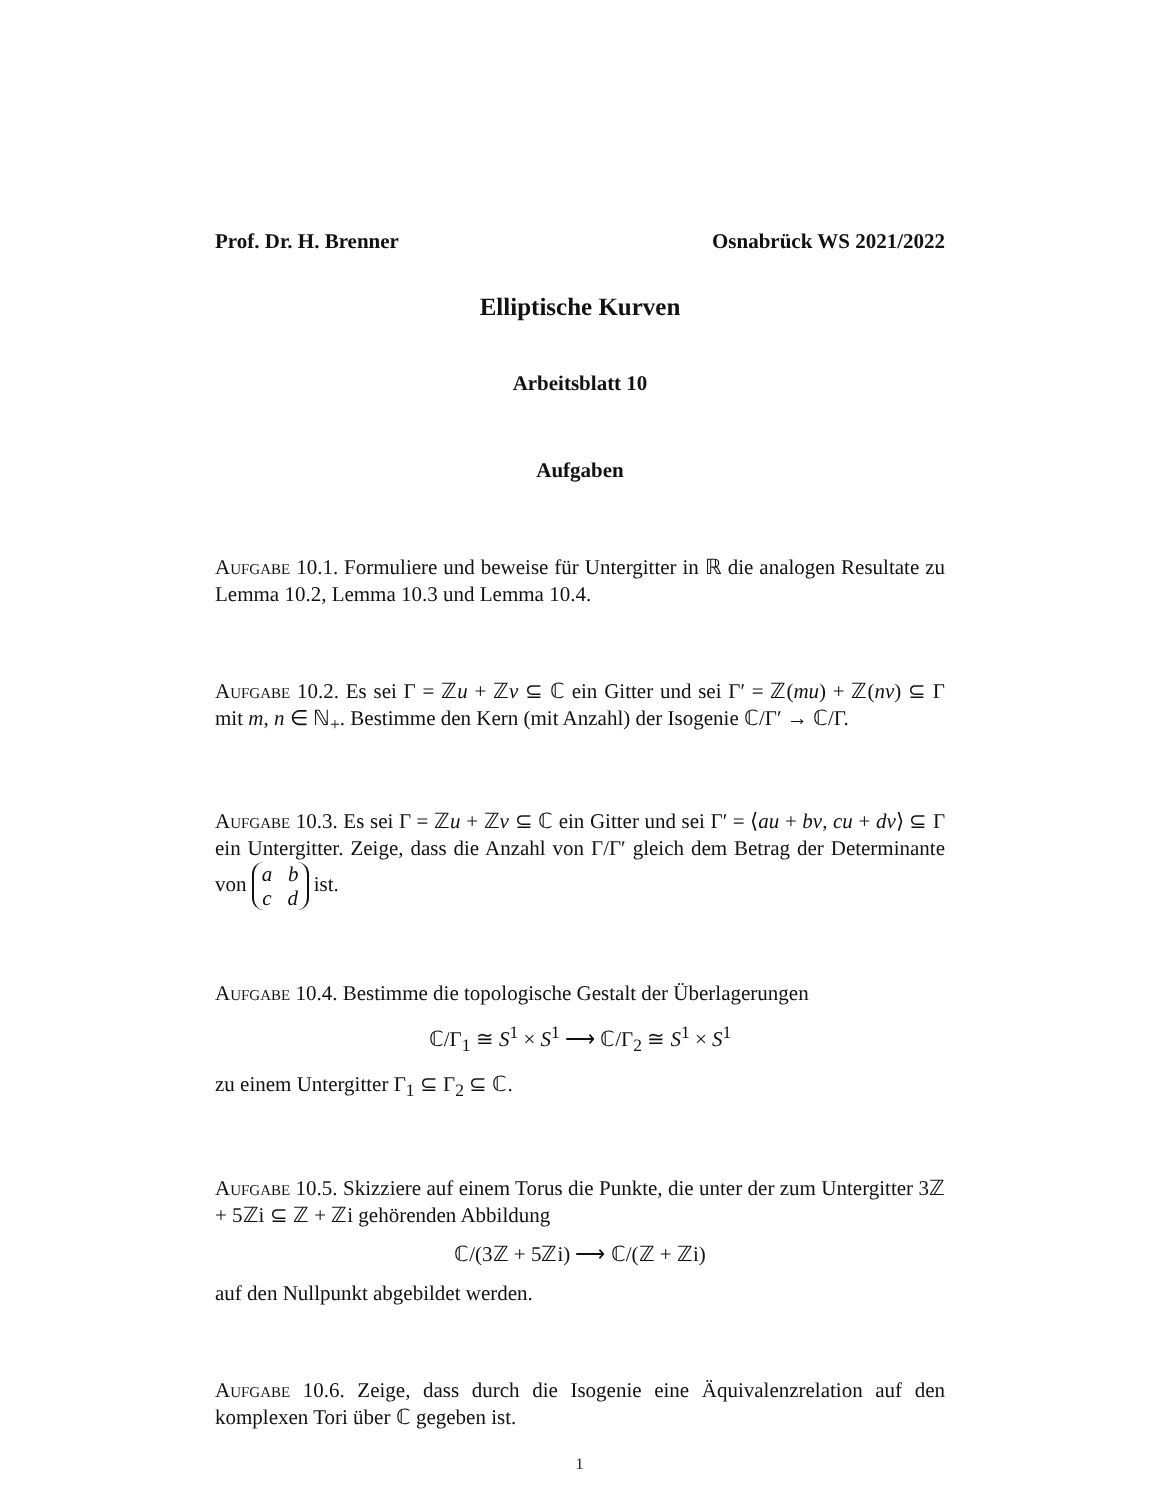Prof. Dr. H. Brenner Osnabrück WS 2021/2022
Elliptische Kurven
Arbeitsblatt 10
Aufgaben
Aufgabe 10.1. Formuliere und beweise für Untergitter in ℝ die analogen Resultate zu Lemma 10.2, Lemma 10.3 und Lemma 10.4.
Aufgabe 10.2. Es sei Γ = ℤu + ℤv ⊆ ℂ ein Gitter und sei Γ′ = ℤ(mu) + ℤ(nv) ⊆ Γ mit m, n ∈ ℕ<sub>+</sub>. Bestimme den Kern (mit Anzahl) der Isogenie ℂ/Γ′ → ℂ/Γ.
Aufgabe 10.3. Es sei Γ = ℤu + ℤv ⊆ ℂ ein Gitter und sei Γ′ = ⟨au + bv, cu + dv⟩ ⊆ Γ ein Untergitter. Zeige, dass die Anzahl von Γ/Γ′ gleich dem Betrag der Determinante von a b
c d ist.
Aufgabe 10.4. Bestimme die topologische Gestalt der Überlagerungen
ℂ/Γ<sub>1</sub> ≅ S<sup>1</sup> × S<sup>1</sup> ⟶ ℂ/Γ<sub>2</sub> ≅ S<sup>1</sup> × S<sup>1</sup>
zu einem Untergitter Γ<sub>1</sub> ⊆ Γ<sub>2</sub> ⊆ ℂ.
Aufgabe 10.5. Skizziere auf einem Torus die Punkte, die unter der zum Untergitter 3ℤ + 5ℤi ⊆ ℤ + ℤi gehörenden Abbildung
ℂ/(3ℤ + 5ℤi) ⟶ ℂ/(ℤ + ℤi)
auf den Nullpunkt abgebildet werden.
Aufgabe 10.6. Zeige, dass durch die Isogenie eine Äquivalenzrelation auf den komplexen Tori über ℂ gegeben ist.
1